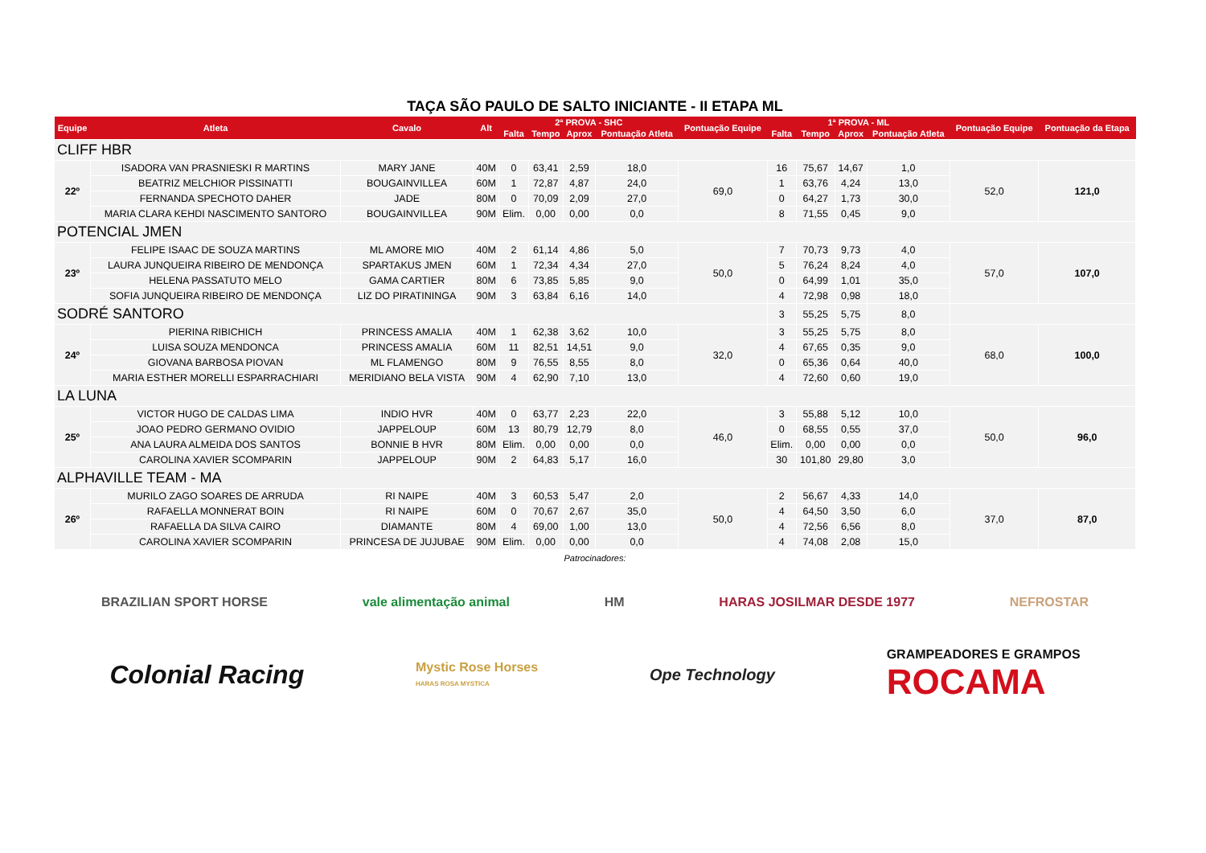TAÇA SÃO PAULO DE SALTO INICIANTE - II ETAPA ML
| Equipe | Atleta | Cavalo | Alt | 2ª PROVA - SHC | | | | Pontuação Equipe | 1ª PROVA - ML | | | | Pontuação Equipe | Pontuação da Etapa |
| --- | --- | --- | --- | --- | --- | --- | --- | --- | --- | --- | --- | --- | --- | --- |
| | | | | Falta | Tempo | Aprox | Pontuação Atleta | | Falta | Tempo | Aprox | Pontuação Atleta | | |
| CLIFF HBR | | | | | | | | | | | | | | |
| 22º | ISADORA VAN PRASNIESKI R MARTINS | MARY JANE | 40M | 0 | 63,41 | 2,59 | 18,0 | 69,0 | 16 | 75,67 | 14,67 | 1,0 | 52,0 | 121,0 |
| | BEATRIZ MELCHIOR PISSINATTI | BOUGAINVILLEA | 60M | 1 | 72,87 | 4,87 | 24,0 | | 1 | 63,76 | 4,24 | 13,0 | | |
| | FERNANDA SPECHOTO DAHER | JADE | 80M | 0 | 70,09 | 2,09 | 27,0 | | 0 | 64,27 | 1,73 | 30,0 | | |
| | MARIA CLARA KEHDI NASCIMENTO SANTORO | BOUGAINVILLEA | 90M | Elim. | 0,00 | 0,00 | 0,0 | | 8 | 71,55 | 0,45 | 9,0 | | |
| POTENCIAL JMEN | | | | | | | | | | | | | | |
| 23º | FELIPE ISAAC DE SOUZA MARTINS | ML AMORE MIO | 40M | 2 | 61,14 | 4,86 | 5,0 | 50,0 | 7 | 70,73 | 9,73 | 4,0 | 57,0 | 107,0 |
| | LAURA JUNQUEIRA RIBEIRO DE MENDONÇA | SPARTAKUS JMEN | 60M | 1 | 72,34 | 4,34 | 27,0 | | 5 | 76,24 | 8,24 | 4,0 | | |
| | HELENA PASSATUTO MELO | GAMA CARTIER | 80M | 6 | 73,85 | 5,85 | 9,0 | | 0 | 64,99 | 1,01 | 35,0 | | |
| | SOFIA JUNQUEIRA RIBEIRO DE MENDONÇA | LIZ DO PIRATININGA | 90M | 3 | 63,84 | 6,16 | 14,0 | | 4 | 72,98 | 0,98 | 18,0 | | |
| SODRÉ SANTORO | | | | | | | | | 3 | 55,25 | 5,75 | 8,0 | | |
| 24º | PIERINA RIBICHICH | PRINCESS AMALIA | 40M | 1 | 62,38 | 3,62 | 10,0 | 32,0 | 3 | 55,25 | 5,75 | 8,0 | 68,0 | 100,0 |
| | LUISA SOUZA MENDONCA | PRINCESS AMALIA | 60M | 11 | 82,51 | 14,51 | 9,0 | | 4 | 67,65 | 0,35 | 9,0 | | |
| | GIOVANA BARBOSA PIOVAN | ML FLAMENGO | 80M | 9 | 76,55 | 8,55 | 8,0 | | 0 | 65,36 | 0,64 | 40,0 | | |
| | MARIA ESTHER MORELLI ESPARRACHIARI | MERIDIANO BELA VISTA | 90M | 4 | 62,90 | 7,10 | 13,0 | | 4 | 72,60 | 0,60 | 19,0 | | |
| LA LUNA | | | | | | | | | | | | | | |
| 25º | VICTOR HUGO DE CALDAS LIMA | INDIO HVR | 40M | 0 | 63,77 | 2,23 | 22,0 | 46,0 | 3 | 55,88 | 5,12 | 10,0 | 50,0 | 96,0 |
| | JOAO PEDRO GERMANO OVIDIO | JAPPELOUP | 60M | 13 | 80,79 | 12,79 | 8,0 | | 0 | 68,55 | 0,55 | 37,0 | | |
| | ANA LAURA ALMEIDA DOS SANTOS | BONNIE B HVR | 80M | Elim. | 0,00 | 0,00 | 0,0 | | Elim. | 0,00 | 0,00 | 0,0 | | |
| | CAROLINA XAVIER SCOMPARIN | JAPPELOUP | 90M | 2 | 64,83 | 5,17 | 16,0 | | 30 | 101,80 | 29,80 | 3,0 | | |
| ALPHAVILLE TEAM - MA | | | | | | | | | | | | | | |
| 26º | MURILO ZAGO SOARES DE ARRUDA | RI NAIPE | 40M | 3 | 60,53 | 5,47 | 2,0 | 50,0 | 2 | 56,67 | 4,33 | 14,0 | 37,0 | 87,0 |
| | RAFAELLA MONNERAT BOIN | RI NAIPE | 60M | 0 | 70,67 | 2,67 | 35,0 | | 4 | 64,50 | 3,50 | 6,0 | | |
| | RAFAELLA DA SILVA CAIRO | DIAMANTE | 80M | 4 | 69,00 | 1,00 | 13,0 | | 4 | 72,56 | 6,56 | 8,0 | | |
| | CAROLINA XAVIER SCOMPARIN | PRINCESA DE JUJUBAE | 90M | Elim. | 0,00 | 0,00 | 0,0 | | 4 | 74,08 | 2,08 | 15,0 | | |
Patrocinadores:
BRAZILIAN SPORT HORSE vale alimentação animal HM HARAS JOSILMAR DESDE 1977 NEFROSTAR
Colonial Racing
Mystic Rose Horses
HARAS ROSA MYSTICA
Ope Technology
GRAMPEADORES E GRAMPOS
ROCAMA